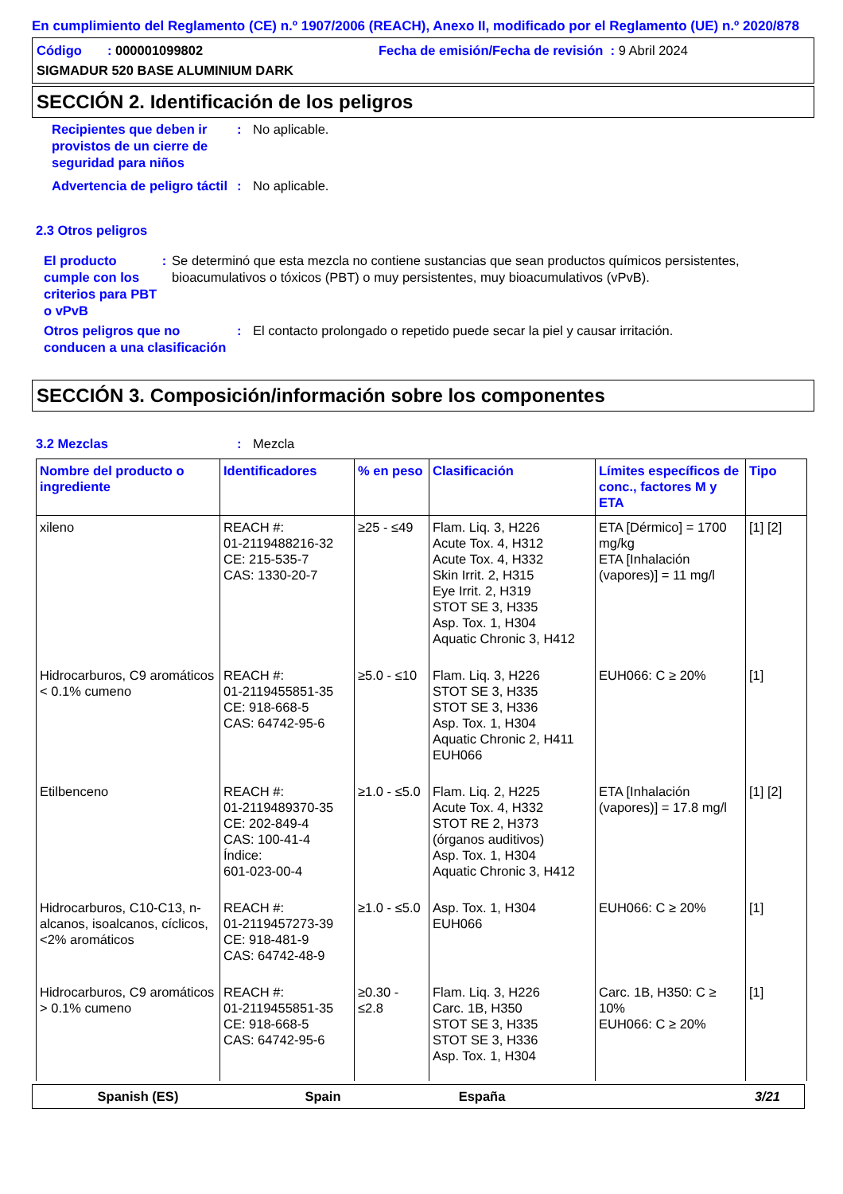En cumplimiento del Reglamento (CE) n.º 1907/2006 (REACH), Anexo II, modificado por el Reglamento (UE) n.º 2020/878
Código : 000001099802 Fecha de emisión/Fecha de revisión : 9 Abril 2024
SIGMADUR 520 BASE ALUMINIUM DARK
SECCIÓN 2. Identificación de los peligros
Recipientes que deben ir provistos de un cierre de seguridad para niños
: No aplicable.
Advertencia de peligro táctil
: No aplicable.
2.3 Otros peligros
El producto cumple con los criterios para PBT o vPvB
: Se determinó que esta mezcla no contiene sustancias que sean productos químicos persistentes, bioacumulativos o tóxicos (PBT) o muy persistentes, muy bioacumulativos (vPvB).
Otros peligros que no conducen a una clasificación
: El contacto prolongado o repetido puede secar la piel y causar irritación.
SECCIÓN 3. Composición/información sobre los componentes
3.2 Mezclas : Mezcla
| Nombre del producto o ingrediente | Identificadores | % en peso | Clasificación | Límites específicos de conc., factores M y ETA | Tipo |
| --- | --- | --- | --- | --- | --- |
| xileno | REACH #: 01-2119488216-32 CE: 215-535-7 CAS: 1330-20-7 | ≥25 - ≤49 | Flam. Liq. 3, H226 Acute Tox. 4, H312 Acute Tox. 4, H332 Skin Irrit. 2, H315 Eye Irrit. 2, H319 STOT SE 3, H335 Asp. Tox. 1, H304 Aquatic Chronic 3, H412 | ETA [Dérmico] = 1700 mg/kg ETA [Inhalación (vapores)] = 11 mg/l | [1] [2] |
| Hidrocarburos, C9 aromáticos < 0.1% cumeno | REACH #: 01-2119455851-35 CE: 918-668-5 CAS: 64742-95-6 | ≥5.0 - ≤10 | Flam. Liq. 3, H226 STOT SE 3, H335 STOT SE 3, H336 Asp. Tox. 1, H304 Aquatic Chronic 2, H411 EUH066 | EUH066: C ≥ 20% | [1] |
| Etilbenceno | REACH #: 01-2119489370-35 CE: 202-849-4 CAS: 100-41-4 Índice: 601-023-00-4 | ≥1.0 - ≤5.0 | Flam. Liq. 2, H225 Acute Tox. 4, H332 STOT RE 2, H373 (órganos auditivos) Asp. Tox. 1, H304 Aquatic Chronic 3, H412 | ETA [Inhalación (vapores)] = 17.8 mg/l | [1] [2] |
| Hidrocarburos, C10-C13, n-alcanos, isoalcanos, cíclicos, <2% aromáticos | REACH #: 01-2119457273-39 CE: 918-481-9 CAS: 64742-48-9 | ≥1.0 - ≤5.0 | Asp. Tox. 1, H304 EUH066 | EUH066: C ≥ 20% | [1] |
| Hidrocarburos, C9 aromáticos > 0.1% cumeno | REACH #: 01-2119455851-35 CE: 918-668-5 CAS: 64742-95-6 | ≥0.30 - ≤2.8 | Flam. Liq. 3, H226 Carc. 1B, H350 STOT SE 3, H335 STOT SE 3, H336 Asp. Tox. 1, H304 | Carc. 1B, H350: C ≥ 10% EUH066: C ≥ 20% | [1] |
Spanish (ES) Spain España 3/21